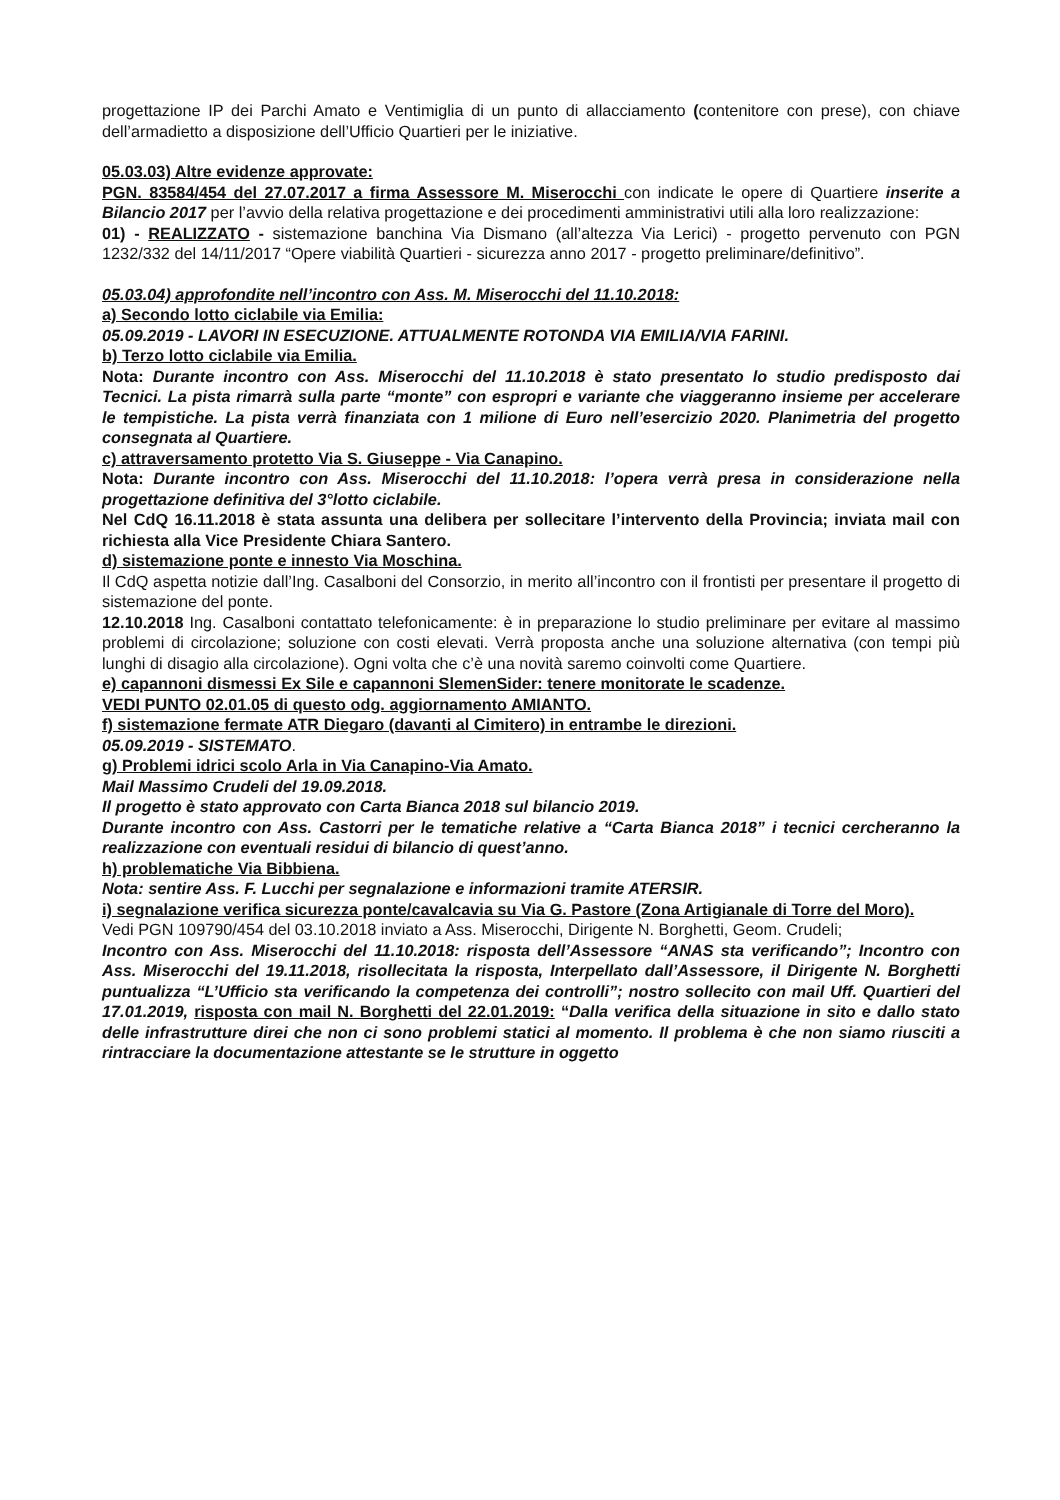progettazione IP dei Parchi Amato e Ventimiglia di un punto di allacciamento (contenitore con prese), con chiave dell’armadietto a disposizione dell’Ufficio Quartieri per le iniziative.
05.03.03) Altre evidenze approvate:
PGN. 83584/454 del 27.07.2017 a firma Assessore M. Miserocchi con indicate le opere di Quartiere inserite a Bilancio 2017 per l’avvio della relativa progettazione e dei procedimenti amministrativi utili alla loro realizzazione:
01) - REALIZZATO - sistemazione banchina Via Dismano (all’altezza Via Lerici) - progetto pervenuto con PGN 1232/332 del 14/11/2017 “Opere viabilità Quartieri - sicurezza anno 2017 - progetto preliminare/definitivo”.
05.03.04) approfondite nell’incontro con Ass. M. Miserocchi del 11.10.2018:
a) Secondo lotto ciclabile via Emilia:
05.09.2019 - LAVORI IN ESECUZIONE. ATTUALMENTE ROTONDA VIA EMILIA/VIA FARINI.
b) Terzo lotto ciclabile via Emilia.
Nota: Durante incontro con Ass. Miserocchi del 11.10.2018 è stato presentato lo studio predisposto dai Tecnici. La pista rimarrà sulla parte “monte” con espropri e variante che viaggeranno insieme per accelerare le tempistiche. La pista verrà finanziata con 1 milione di Euro nell’esercizio 2020. Planimetria del progetto consegnata al Quartiere.
c) attraversamento protetto Via S. Giuseppe - Via Canapino.
Nota: Durante incontro con Ass. Miserocchi del 11.10.2018: l’opera verrà presa in considerazione nella progettazione definitiva del 3°lotto ciclabile.
Nel CdQ 16.11.2018 è stata assunta una delibera per sollecitare l’intervento della Provincia; inviata mail con richiesta alla Vice Presidente Chiara Santero.
d) sistemazione ponte e innesto Via Moschina.
Il CdQ aspetta notizie dall’Ing. Casalboni del Consorzio, in merito all’incontro con il frontisti per presentare il progetto di sistemazione del ponte.
12.10.2018 Ing. Casalboni contattato telefonicamente: è in preparazione lo studio preliminare per evitare al massimo problemi di circolazione; soluzione con costi elevati. Verrà proposta anche una soluzione alternativa (con tempi più lunghi di disagio alla circolazione). Ogni volta che c’è una novità saremo coinvolti come Quartiere.
e) capannoni dismessi Ex Sile e capannoni SlemenSider: tenere monitorate le scadenze.
VEDI PUNTO 02.01.05 di questo odg. aggiornamento AMIANTO.
f) sistemazione fermate ATR Diegaro (davanti al Cimitero) in entrambe le direzioni.
05.09.2019 - SISTEMATO.
g) Problemi idrici scolo Arla in Via Canapino-Via Amato.
Mail Massimo Crudeli del 19.09.2018.
Il progetto è stato approvato con Carta Bianca 2018 sul bilancio 2019.
Durante incontro con Ass. Castorri per le tematiche relative a “Carta Bianca 2018” i tecnici cercheranno la realizzazione con eventuali residui di bilancio di quest’anno.
h) problematiche Via Bibbiena.
Nota: sentire Ass. F. Lucchi per segnalazione e informazioni tramite ATERSIR.
i) segnalazione verifica sicurezza ponte/cavalcavia su Via G. Pastore (Zona Artigianale di Torre del Moro).
Vedi PGN 109790/454 del 03.10.2018 inviato a Ass. Miserocchi, Dirigente N. Borghetti, Geom. Crudeli;
Incontro con Ass. Miserocchi del 11.10.2018: risposta dell’Assessore “ANAS sta verificando”; Incontro con Ass. Miserocchi del 19.11.2018, risollecitata la risposta, Interpellato dall’Assessore, il Dirigente N. Borghetti puntualizza “L’Ufficio sta verificando la competenza dei controlli”; nostro sollecito con mail Uff. Quartieri del 17.01.2019, risposta con mail N. Borghetti del 22.01.2019: “Dalla verifica della situazione in sito e dallo stato delle infrastrutture direi che non ci sono problemi statici al momento. Il problema è che non siamo riusciti a rintracciare la documentazione attestante se le strutture in oggetto